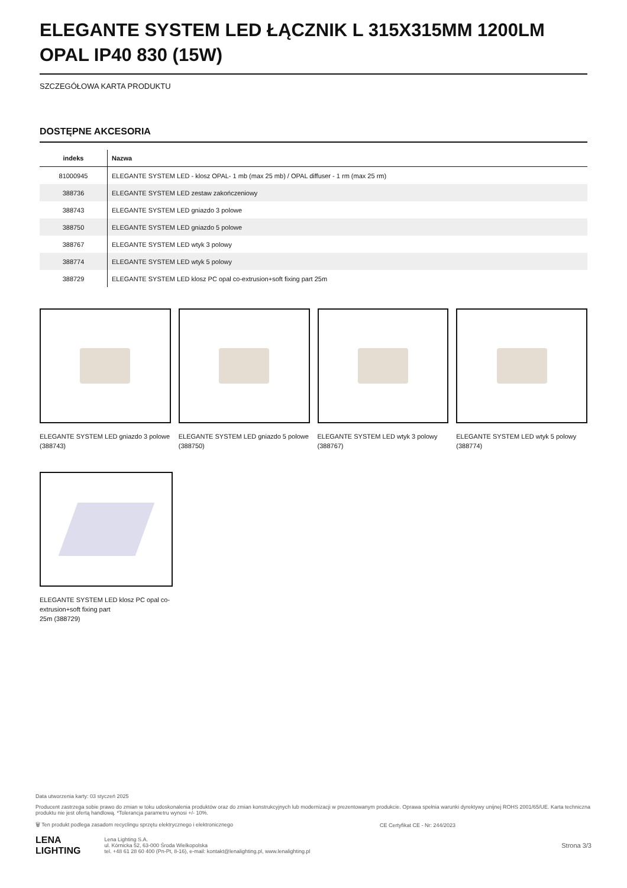ELEGANTE SYSTEM LED ŁĄCZNIK L 315X315MM 1200LM OPAL IP40 830 (15W)
SZCZEGÓŁOWA KARTA PRODUKTU
DOSTĘPNE AKCESORIA
| indeks | Nazwa |
| --- | --- |
| 81000945 | ELEGANTE SYSTEM LED - klosz OPAL- 1 mb (max 25 mb) / OPAL diffuser - 1 rm (max 25 rm) |
| 388736 | ELEGANTE SYSTEM LED zestaw zakończeniowy |
| 388743 | ELEGANTE SYSTEM LED gniazdo 3 polowe |
| 388750 | ELEGANTE SYSTEM LED gniazdo 5 polowe |
| 388767 | ELEGANTE SYSTEM LED wtyk 3 polowy |
| 388774 | ELEGANTE SYSTEM LED wtyk 5 polowy |
| 388729 | ELEGANTE SYSTEM LED klosz PC opal co-extrusion+soft fixing part 25m |
ELEGANTE SYSTEM LED gniazdo 3 polowe (388743)
ELEGANTE SYSTEM LED gniazdo 5 polowe (388750)
ELEGANTE SYSTEM LED wtyk 3 polowy (388767)
ELEGANTE SYSTEM LED wtyk 5 polowy (388774)
ELEGANTE SYSTEM LED klosz PC opal co-extrusion+soft fixing part
25m (388729)
Data utworzenia karty: 03 styczeń 2025
Producent zastrzega sobie prawo do zmian w toku udoskonalenia produktów oraz do zmian konstrukcyjnych lub modernizacji w prezentowanym produkcie. Oprawa spełnia warunki dyrektywy unijnej ROHS 2001/65/UE. Karta techniczna produktu nie jest ofertą handlową. *Tolerancja parametru wynosi +/- 10%.
🗑 Ten produkt podlega zasadom recyclingu sprzętu elektrycznego i elektronicznego CE Certyfikat CE - Nr: 244/2023
LENA
LIGHTING Lena Lighting S.A.
ul. Kórnicka 52, 63-000 Środa Wielkopolska
tel. +48 61 28 60 400 (Pn-Pt, 8-16), e-mail: kontakt@lenalighting.pl, www.lenalighting.pl Strona 3/3